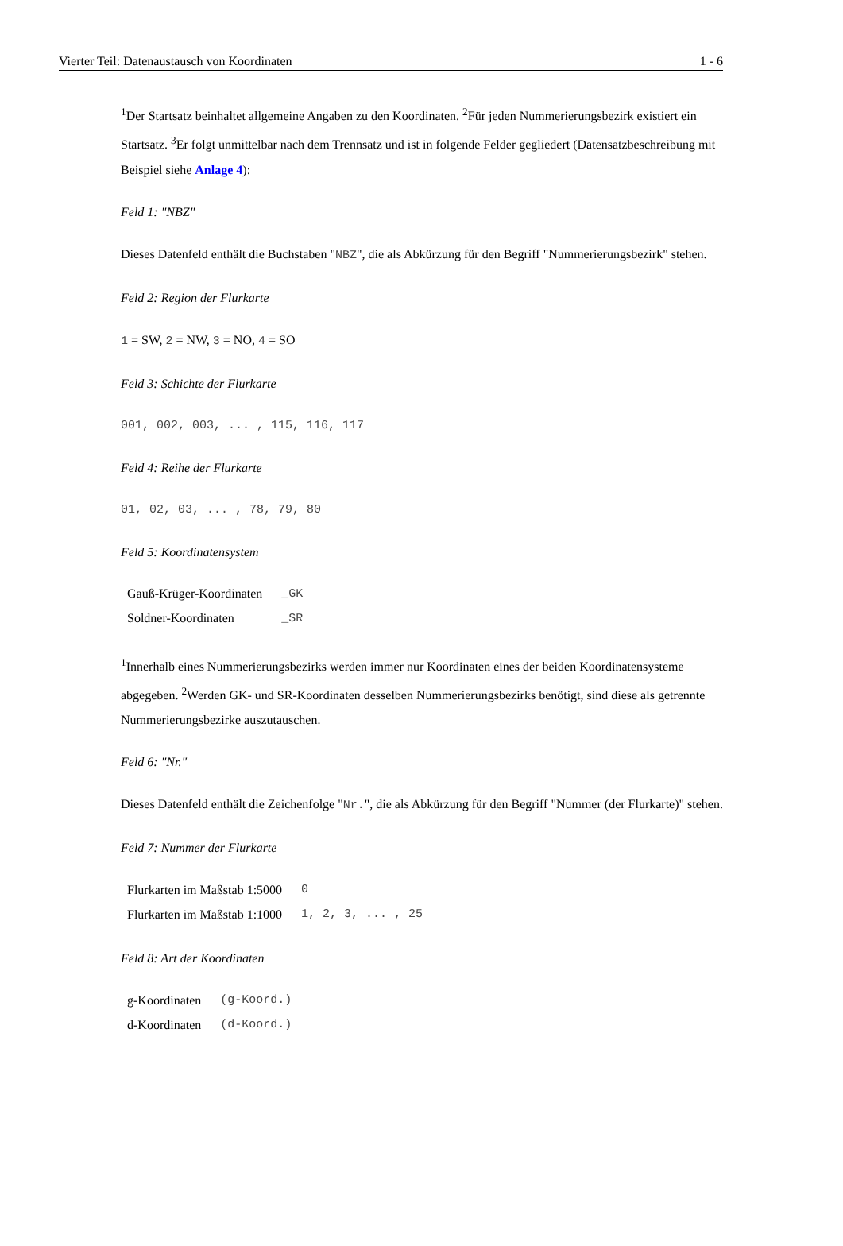Vierter Teil: Datenaustausch von Koordinaten 1 - 6
<sup>1</sup> Der Startsatz beinhaltet allgemeine Angaben zu den Koordinaten. <sup>2</sup>Für jeden Nummerierungsbezirk existiert ein Startsatz. <sup>3</sup>Er folgt unmittelbar nach dem Trennsatz und ist in folgende Felder gegliedert (Datensatzbeschreibung mit Beispiel siehe Anlage 4):
Feld 1: "NBZ"
Dieses Datenfeld enthält die Buchstaben "NBZ", die als Abkürzung für den Begriff "Nummerierungsbezirk" stehen.
Feld 2: Region der Flurkarte
1 = SW, 2 = NW, 3 = NO, 4 = SO
Feld 3: Schichte der Flurkarte
001, 002, 003, ... , 115, 116, 117
Feld 4: Reihe der Flurkarte
01, 02, 03, ... , 78, 79, 80
Feld 5: Koordinatensystem
| Gauß-Krüger-Koordinaten | _GK |
| Soldner-Koordinaten | _SR |
<sup>1</sup> Innerhalb eines Nummerierungsbezirks werden immer nur Koordinaten eines der beiden Koordinatensysteme abgegeben. <sup>2</sup>Werden GK- und SR-Koordinaten desselben Nummerierungsbezirks benötigt, sind diese als getrennte Nummerierungsbezirke auszutauschen.
Feld 6: "Nr."
Dieses Datenfeld enthält die Zeichenfolge "Nr.", die als Abkürzung für den Begriff "Nummer (der Flurkarte)" stehen.
Feld 7: Nummer der Flurkarte
| Flurkarten im Maßstab 1:5000 | 0 |
| Flurkarten im Maßstab 1:1000 | 1, 2, 3, ... , 25 |
Feld 8: Art der Koordinaten
| g-Koordinaten | (g-Koord.) |
| d-Koordinaten | (d-Koord.) |